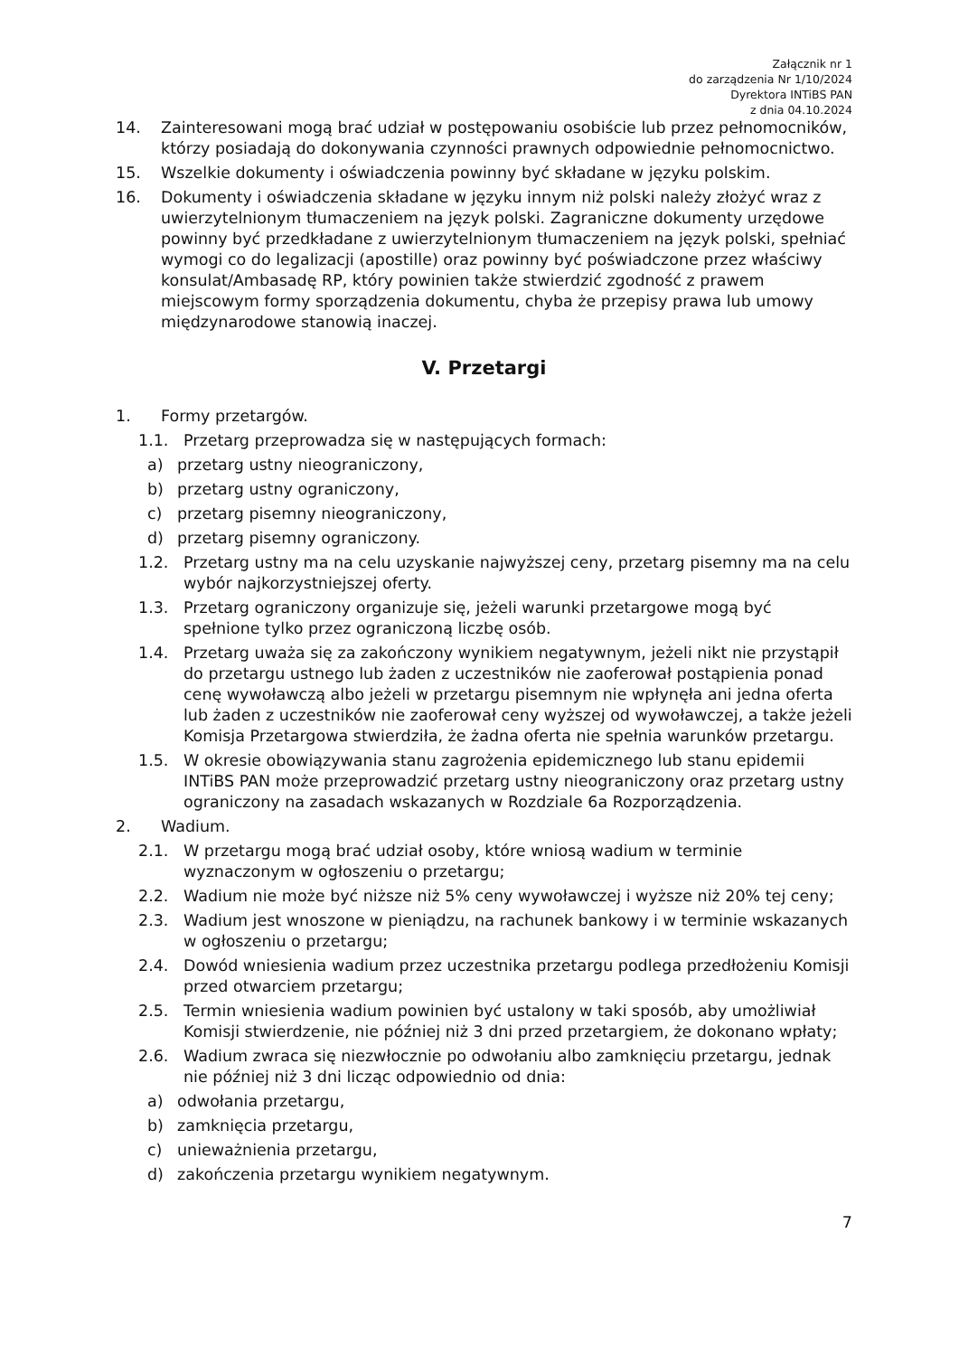Załącznik nr 1
do zarządzenia Nr 1/10/2024
Dyrektora INTiBS PAN
z dnia 04.10.2024
14. Zainteresowani mogą brać udział w postępowaniu osobiście lub przez pełnomocników, którzy posiadają do dokonywania czynności prawnych odpowiednie pełnomocnictwo.
15. Wszelkie dokumenty i oświadczenia powinny być składane w języku polskim.
16. Dokumenty i oświadczenia składane w języku innym niż polski należy złożyć wraz z uwierzytelnionym tłumaczeniem na język polski. Zagraniczne dokumenty urzędowe powinny być przedkładane z uwierzytelnionym tłumaczeniem na język polski, spełniać wymogi co do legalizacji (apostille) oraz powinny być poświadczone przez właściwy konsulat/Ambasadę RP, który powinien także stwierdzić zgodność z prawem miejscowym formy sporządzenia dokumentu, chyba że przepisy prawa lub umowy międzynarodowe stanowią inaczej.
V. Przetargi
1. Formy przetargów.
1.1. Przetarg przeprowadza się w następujących formach:
a) przetarg ustny nieograniczony,
b) przetarg ustny ograniczony,
c) przetarg pisemny nieograniczony,
d) przetarg pisemny ograniczony.
1.2. Przetarg ustny ma na celu uzyskanie najwyższej ceny, przetarg pisemny ma na celu wybór najkorzystniejszej oferty.
1.3. Przetarg ograniczony organizuje się, jeżeli warunki przetargowe mogą być spełnione tylko przez ograniczoną liczbę osób.
1.4. Przetarg uważa się za zakończony wynikiem negatywnym, jeżeli nikt nie przystąpił do przetargu ustnego lub żaden z uczestników nie zaoferował postąpienia ponad cenę wywoławczą albo jeżeli w przetargu pisemnym nie wpłynęła ani jedna oferta lub żaden z uczestników nie zaoferował ceny wyższej od wywoławczej, a także jeżeli Komisja Przetargowa stwierdziła, że żadna oferta nie spełnia warunków przetargu.
1.5. W okresie obowiązywania stanu zagrożenia epidemicznego lub stanu epidemii INTiBS PAN może przeprowadzić przetarg ustny nieograniczony oraz przetarg ustny ograniczony na zasadach wskazanych w Rozdziale 6a Rozporządzenia.
2. Wadium.
2.1. W przetargu mogą brać udział osoby, które wniosą wadium w terminie wyznaczonym w ogłoszeniu o przetargu;
2.2. Wadium nie może być niższe niż 5% ceny wywoławczej i wyższe niż 20% tej ceny;
2.3. Wadium jest wnoszone w pieniądzu, na rachunek bankowy i w terminie wskazanych w ogłoszeniu o przetargu;
2.4. Dowód wniesienia wadium przez uczestnika przetargu podlega przedłożeniu Komisji przed otwarciem przetargu;
2.5. Termin wniesienia wadium powinien być ustalony w taki sposób, aby umożliwiał Komisji stwierdzenie, nie później niż 3 dni przed przetargiem, że dokonano wpłaty;
2.6. Wadium zwraca się niezwłocznie po odwołaniu albo zamknięciu przetargu, jednak nie później niż 3 dni licząc odpowiednio od dnia:
a) odwołania przetargu,
b) zamknięcia przetargu,
c) unieważnienia przetargu,
d) zakończenia przetargu wynikiem negatywnym.
7